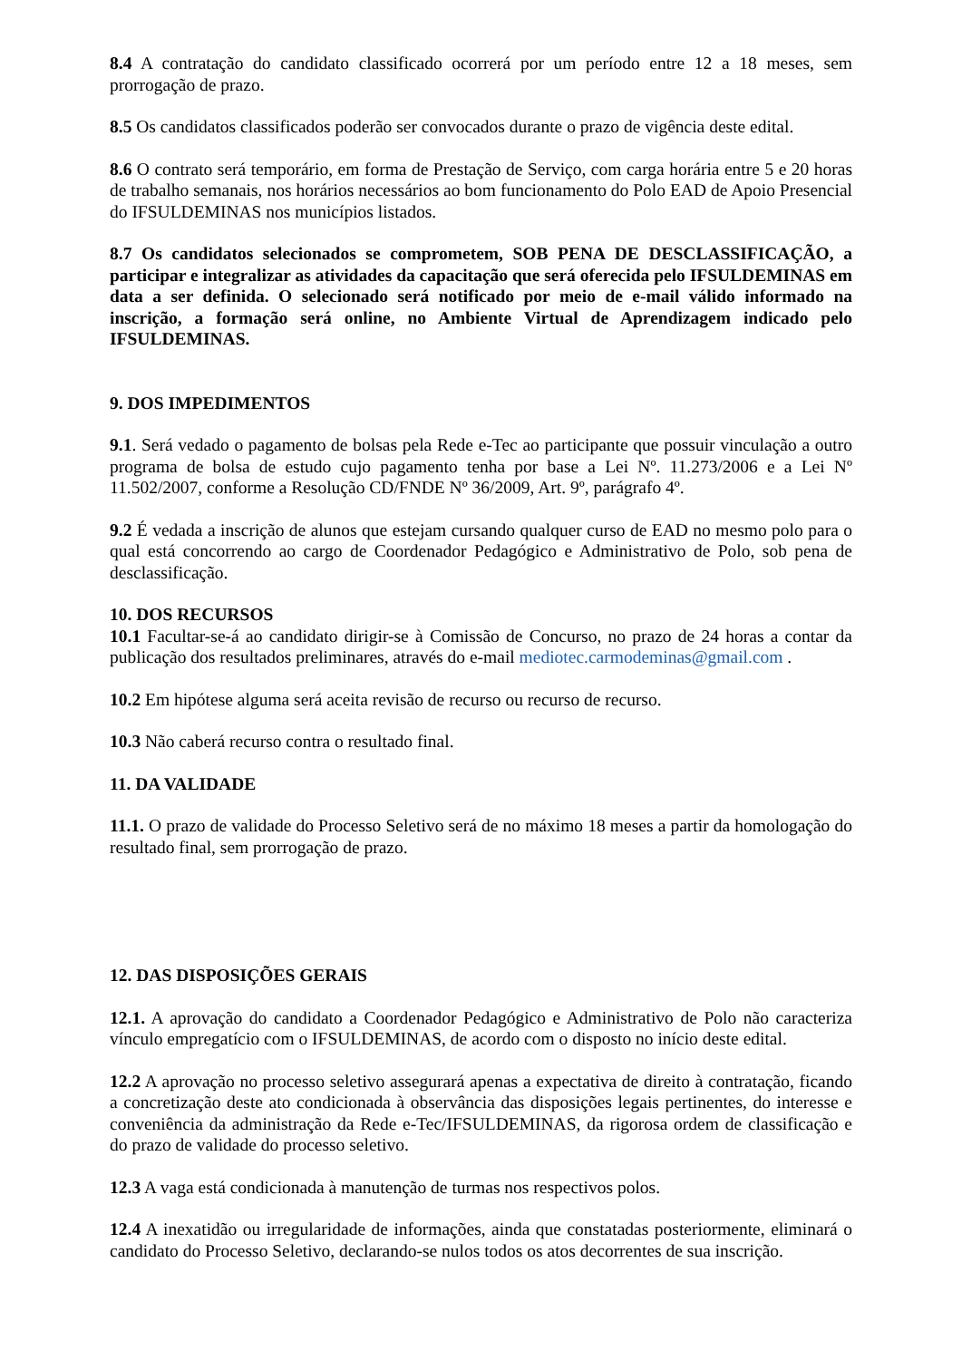8.4 A contratação do candidato classificado ocorrerá por um período entre 12 a 18 meses, sem prorrogação de prazo.
8.5 Os candidatos classificados poderão ser convocados durante o prazo de vigência deste edital.
8.6 O contrato será temporário, em forma de Prestação de Serviço, com carga horária entre 5 e 20 horas de trabalho semanais, nos horários necessários ao bom funcionamento do Polo EAD de Apoio Presencial do IFSULDEMINAS nos municípios listados.
8.7 Os candidatos selecionados se comprometem, SOB PENA DE DESCLASSIFICAÇÃO, a participar e integralizar as atividades da capacitação que será oferecida pelo IFSULDEMINAS em data a ser definida. O selecionado será notificado por meio de e-mail válido informado na inscrição, a formação será online, no Ambiente Virtual de Aprendizagem indicado pelo IFSULDEMINAS.
9. DOS IMPEDIMENTOS
9.1. Será vedado o pagamento de bolsas pela Rede e-Tec ao participante que possuir vinculação a outro programa de bolsa de estudo cujo pagamento tenha por base a Lei Nº. 11.273/2006 e a Lei Nº 11.502/2007, conforme a Resolução CD/FNDE Nº 36/2009, Art. 9º, parágrafo 4º.
9.2 É vedada a inscrição de alunos que estejam cursando qualquer curso de EAD no mesmo polo para o qual está concorrendo ao cargo de Coordenador Pedagógico e Administrativo de Polo, sob pena de desclassificação.
10. DOS RECURSOS
10.1 Facultar-se-á ao candidato dirigir-se à Comissão de Concurso, no prazo de 24 horas a contar da publicação dos resultados preliminares, através do e-mail mediotec.carmodeminas@gmail.com .
10.2 Em hipótese alguma será aceita revisão de recurso ou recurso de recurso.
10.3 Não caberá recurso contra o resultado final.
11. DA VALIDADE
11.1. O prazo de validade do Processo Seletivo será de no máximo 18 meses a partir da homologação do resultado final, sem prorrogação de prazo.
12. DAS DISPOSIÇÕES GERAIS
12.1. A aprovação do candidato a Coordenador Pedagógico e Administrativo de Polo não caracteriza vínculo empregatício com o IFSULDEMINAS, de acordo com o disposto no início deste edital.
12.2 A aprovação no processo seletivo assegurará apenas a expectativa de direito à contratação, ficando a concretização deste ato condicionada à observância das disposições legais pertinentes, do interesse e conveniência da administração da Rede e-Tec/IFSULDEMINAS, da rigorosa ordem de classificação e do prazo de validade do processo seletivo.
12.3 A vaga está condicionada à manutenção de turmas nos respectivos polos.
12.4 A inexatidão ou irregularidade de informações, ainda que constatadas posteriormente, eliminará o candidato do Processo Seletivo, declarando-se nulos todos os atos decorrentes de sua inscrição.